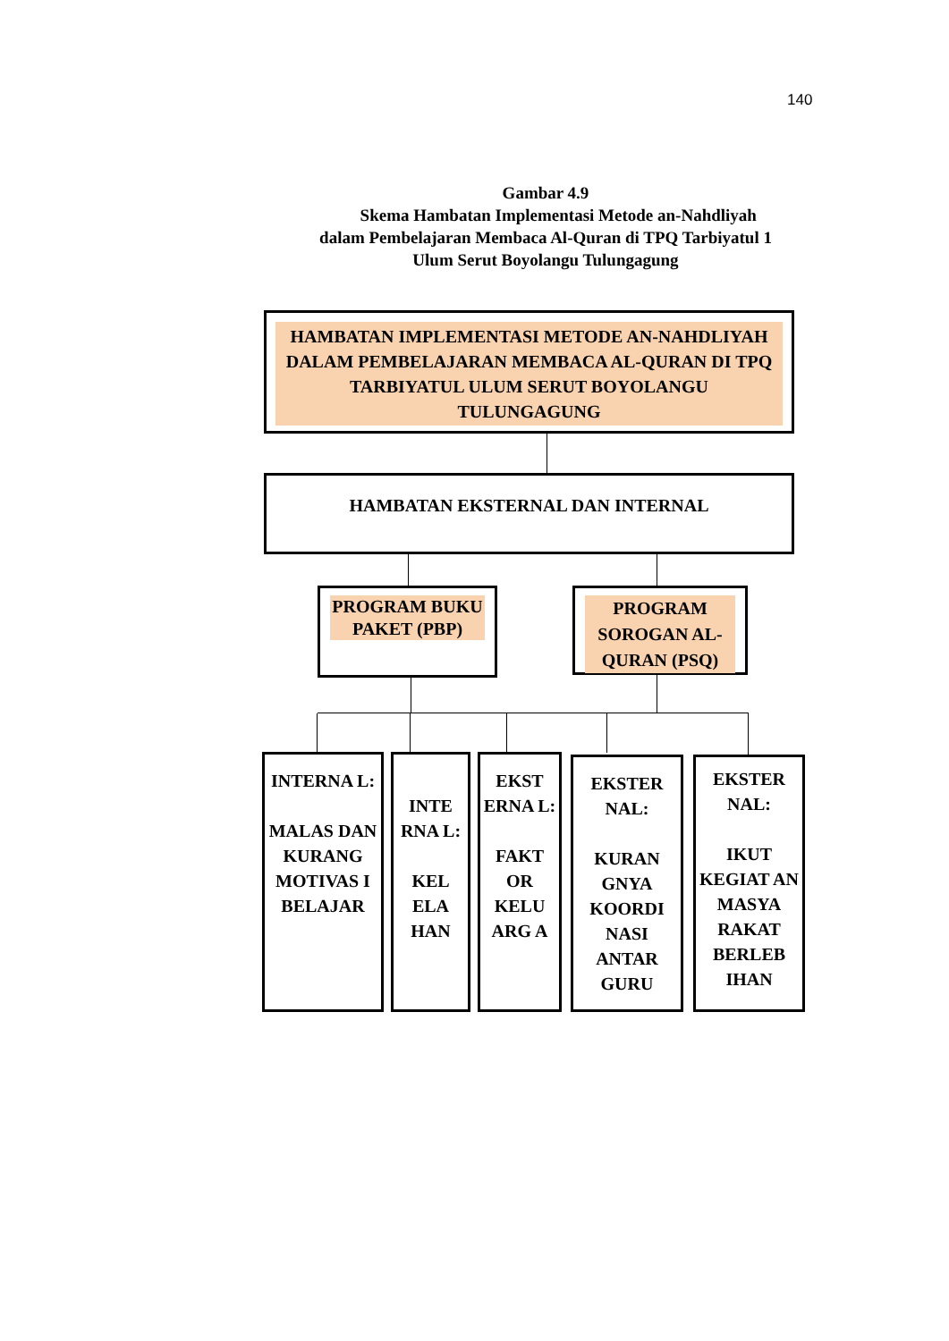140
Gambar 4.9
Skema Hambatan Implementasi Metode an-Nahdliyah
dalam Pembelajaran Membaca Al-Quran di TPQ Tarbiyatul 1
Ulum Serut Boyolangu Tulungagung
HAMBATAN IMPLEMENTASI METODE AN-NAHDLIYAH DALAM PEMBELAJARAN MEMBACA AL-QURAN DI TPQ TARBIYATUL ULUM SERUT BOYOLANGU TULUNGAGUNG
HAMBATAN EKSTERNAL DAN INTERNAL
PROGRAM BUKU PAKET (PBP)
PROGRAM SOROGAN AL-QURAN (PSQ)
INTERNA L:
MALAS DAN KURANG MOTIVAS I BELAJAR
INTE RNA L:
KEL ELA HAN
EKST ERNA L:
FAKT OR KELU ARG A
EKSTER NAL:
KURAN GNYA KOORDI NASI ANTAR GURU
EKSTER NAL:
IKUT KEGIAT AN MASYA RAKAT BERLEB IHAN